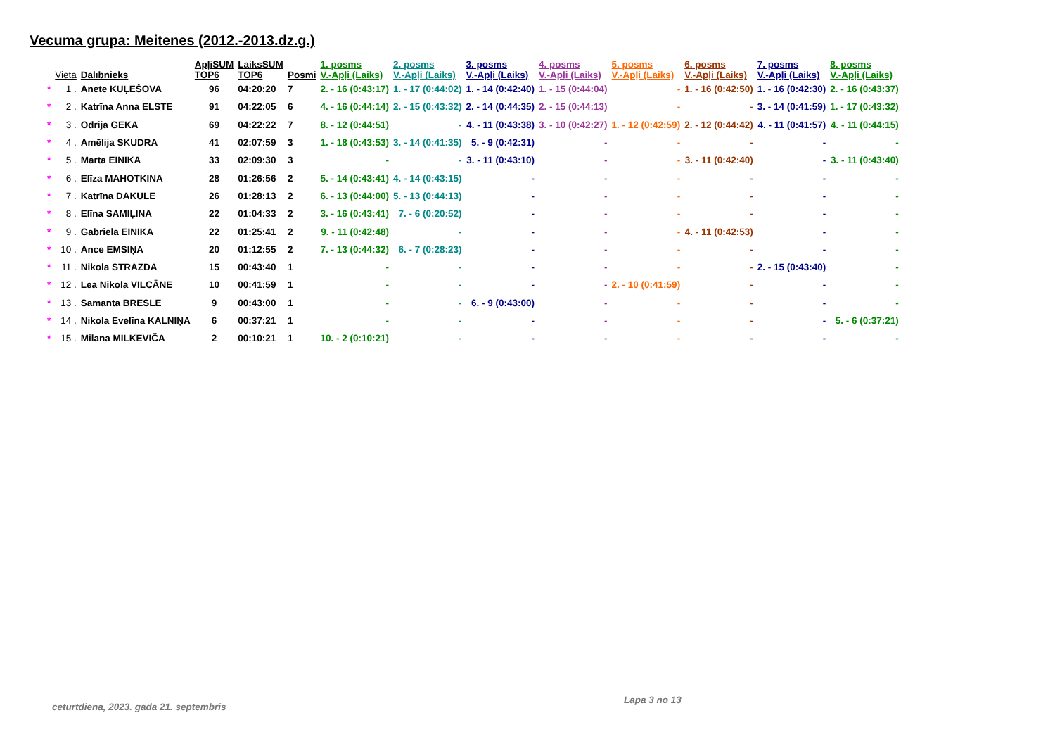Vecuma grupa: Meitenes (2012.-2013.dz.g.)
| | Vieta | Dalībnieks | ApļiSUM TOP6 | LaiksSUM TOP6 | Posmi | 1. posms V.-Apļi (Laiks) | 2. posms V.-Apļi (Laiks) | 3. posms V.-Apļi (Laiks) | 4. posms V.-Apļi (Laiks) | 5. posms V.-Apļi (Laiks) | 6. posms V.-Apļi (Laiks) | 7. posms V.-Apļi (Laiks) | 8. posms V.-Apļi (Laiks) |
| --- | --- | --- | --- | --- | --- | --- | --- | --- | --- | --- | --- | --- | --- |
| * | 1 . | Anete KUĻEŠOVA | 96 | 04:20:20 | 7 | 2. - 16 (0:43:17) | 1. - 17 (0:44:02) | 1. - 14 (0:42:40) | 1. - 15 (0:44:04) | - | 1. - 16 (0:42:50) | 1. - 16 (0:42:30) | 2. - 16 (0:43:37) |
| * | 2 . | Katrīna Anna ELSTE | 91 | 04:22:05 | 6 | 4. - 16 (0:44:14) | 2. - 15 (0:43:32) | 2. - 14 (0:44:35) | 2. - 15 (0:44:13) | - | - | 3. - 14 (0:41:59) | 1. - 17 (0:43:32) |
| * | 3 . | Odrija GEKA | 69 | 04:22:22 | 7 | 8. - 12 (0:44:51) | - | 4. - 11 (0:43:38) | 3. - 10 (0:42:27) | 1. - 12 (0:42:59) | 2. - 12 (0:44:42) | 4. - 11 (0:41:57) | 4. - 11 (0:44:15) |
| * | 4 . | Amēlija SKUDRA | 41 | 02:07:59 | 3 | 1. - 18 (0:43:53) | 3. - 14 (0:41:35) | 5. - 9 (0:42:31) | - | - | - | - | - |
| * | 5 . | Marta EINIKA | 33 | 02:09:30 | 3 | - | - | 3. - 11 (0:43:10) | - | - | 3. - 11 (0:42:40) | - | 3. - 11 (0:43:40) |
| * | 6 . | Elīza MAHOTKINA | 28 | 01:26:56 | 2 | 5. - 14 (0:43:41) | 4. - 14 (0:43:15) | - | - | - | - | - | - |
| * | 7 . | Katrīna DAKULE | 26 | 01:28:13 | 2 | 6. - 13 (0:44:00) | 5. - 13 (0:44:13) | - | - | - | - | - | - |
| * | 8 . | Elīna SAMIĻINA | 22 | 01:04:33 | 2 | 3. - 16 (0:43:41) | 7. - 6 (0:20:52) | - | - | - | - | - | - |
| * | 9 . | Gabriela EINIKA | 22 | 01:25:41 | 2 | 9. - 11 (0:42:48) | - | - | - | - | 4. - 11 (0:42:53) | - | - |
| * | 10 . | Ance EMSIŅA | 20 | 01:12:55 | 2 | 7. - 13 (0:44:32) | 6. - 7 (0:28:23) | - | - | - | - | - | - |
| * | 11 . | Nikola STRAZDA | 15 | 00:43:40 | 1 | - | - | - | - | - | - | 2. - 15 (0:43:40) | - |
| * | 12 . | Lea Nikola VILCĀNE | 10 | 00:41:59 | 1 | - | - | - | - | 2. - 10 (0:41:59) | - | - | - |
| * | 13 . | Samanta BRESLE | 9 | 00:43:00 | 1 | - | - | 6. - 9 (0:43:00) | - | - | - | - | - |
| * | 14 . | Nikola Evelīna KALNIŅA | 6 | 00:37:21 | 1 | - | - | - | - | - | - | - | 5. - 6 (0:37:21) |
| * | 15 . | Milana MILKEVIČA | 2 | 00:10:21 | 1 | 10. - 2 (0:10:21) | - | - | - | - | - | - | - |
ceturtdiena, 2023. gada 21. septembris
Lapa 3 no 13